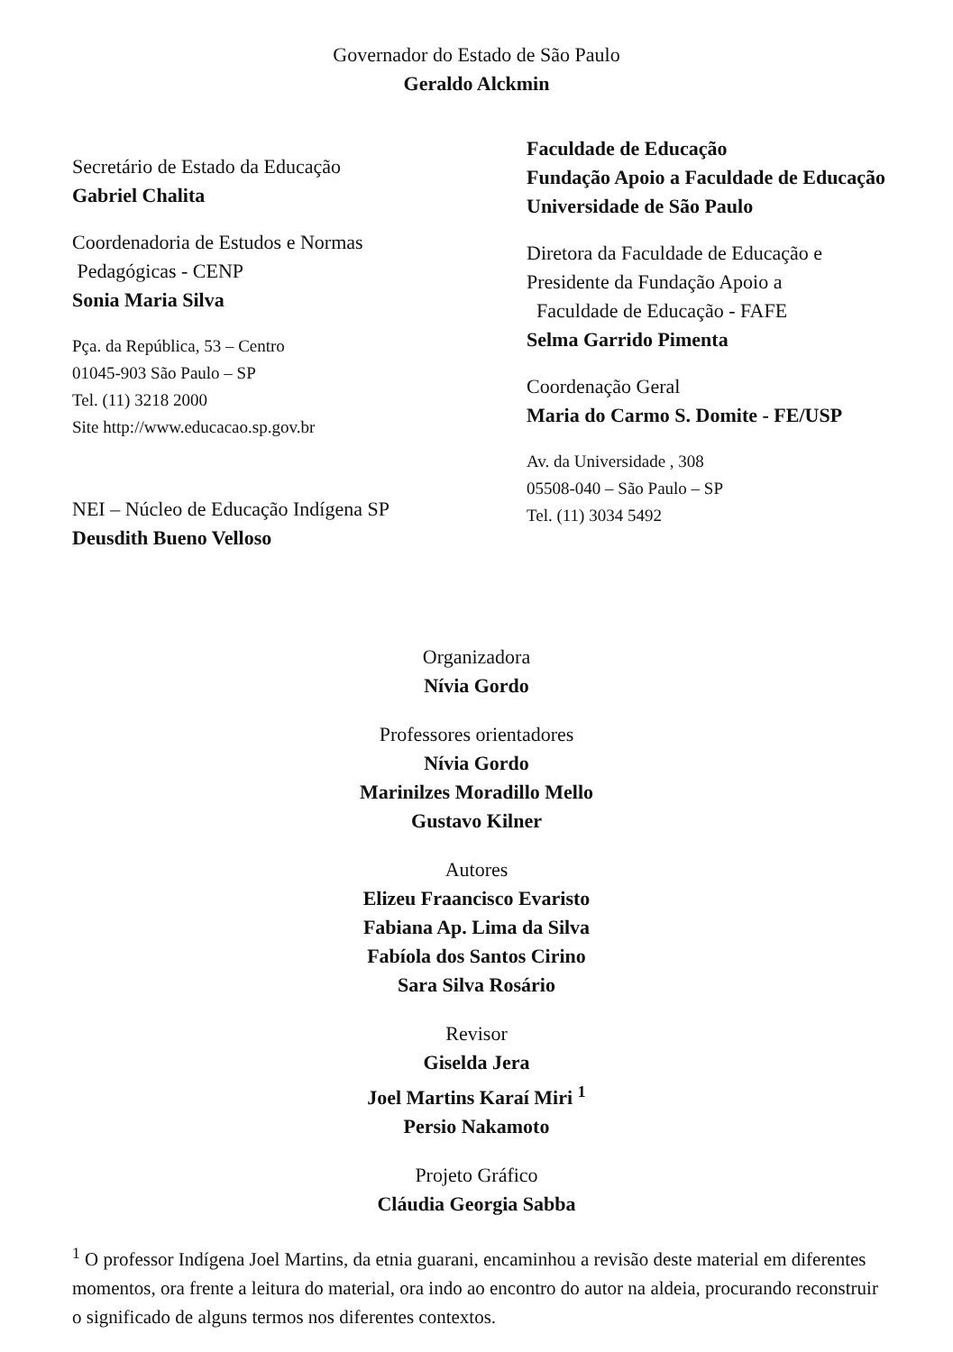Governador do Estado de São Paulo
Geraldo Alckmin
Secretário de Estado da Educação
Gabriel Chalita
Coordenadoria de Estudos e Normas
Pedagógicas - CENP
Sonia Maria Silva
Pça. da República, 53 – Centro
01045-903 São Paulo – SP
Tel. (11) 3218 2000
Site http://www.educacao.sp.gov.br
NEI – Núcleo de Educação Indígena SP
Deusdith Bueno Velloso
Faculdade de Educação
Fundação Apoio a Faculdade de Educação
Universidade de São Paulo
Diretora da Faculdade de Educação e
Presidente da Fundação Apoio a
Faculdade de Educação - FAFE
Selma Garrido Pimenta
Coordenação Geral
Maria do Carmo S. Domite - FE/USP
Av. da Universidade , 308
05508-040 – São Paulo – SP
Tel. (11) 3034 5492
Organizadora
Nívia Gordo
Professores orientadores
Nívia Gordo
Marinilzes Moradillo Mello
Gustavo Kilner
Autores
Elizeu Fraancisco Evaristo
Fabiana Ap. Lima da Silva
Fabíola dos Santos Cirino
Sara Silva Rosário
Revisor
Giselda Jera
Joel Martins Karaí Miri <sup>1</sup>
Persio Nakamoto
Projeto Gráfico
Cláudia Georgia Sabba
<sup>1</sup> O professor Indígena Joel Martins, da etnia guarani, encaminhou a revisão deste material em diferentes momentos, ora frente a leitura do material, ora indo ao encontro do autor na aldeia, procurando reconstruir o significado de alguns termos nos diferentes contextos.